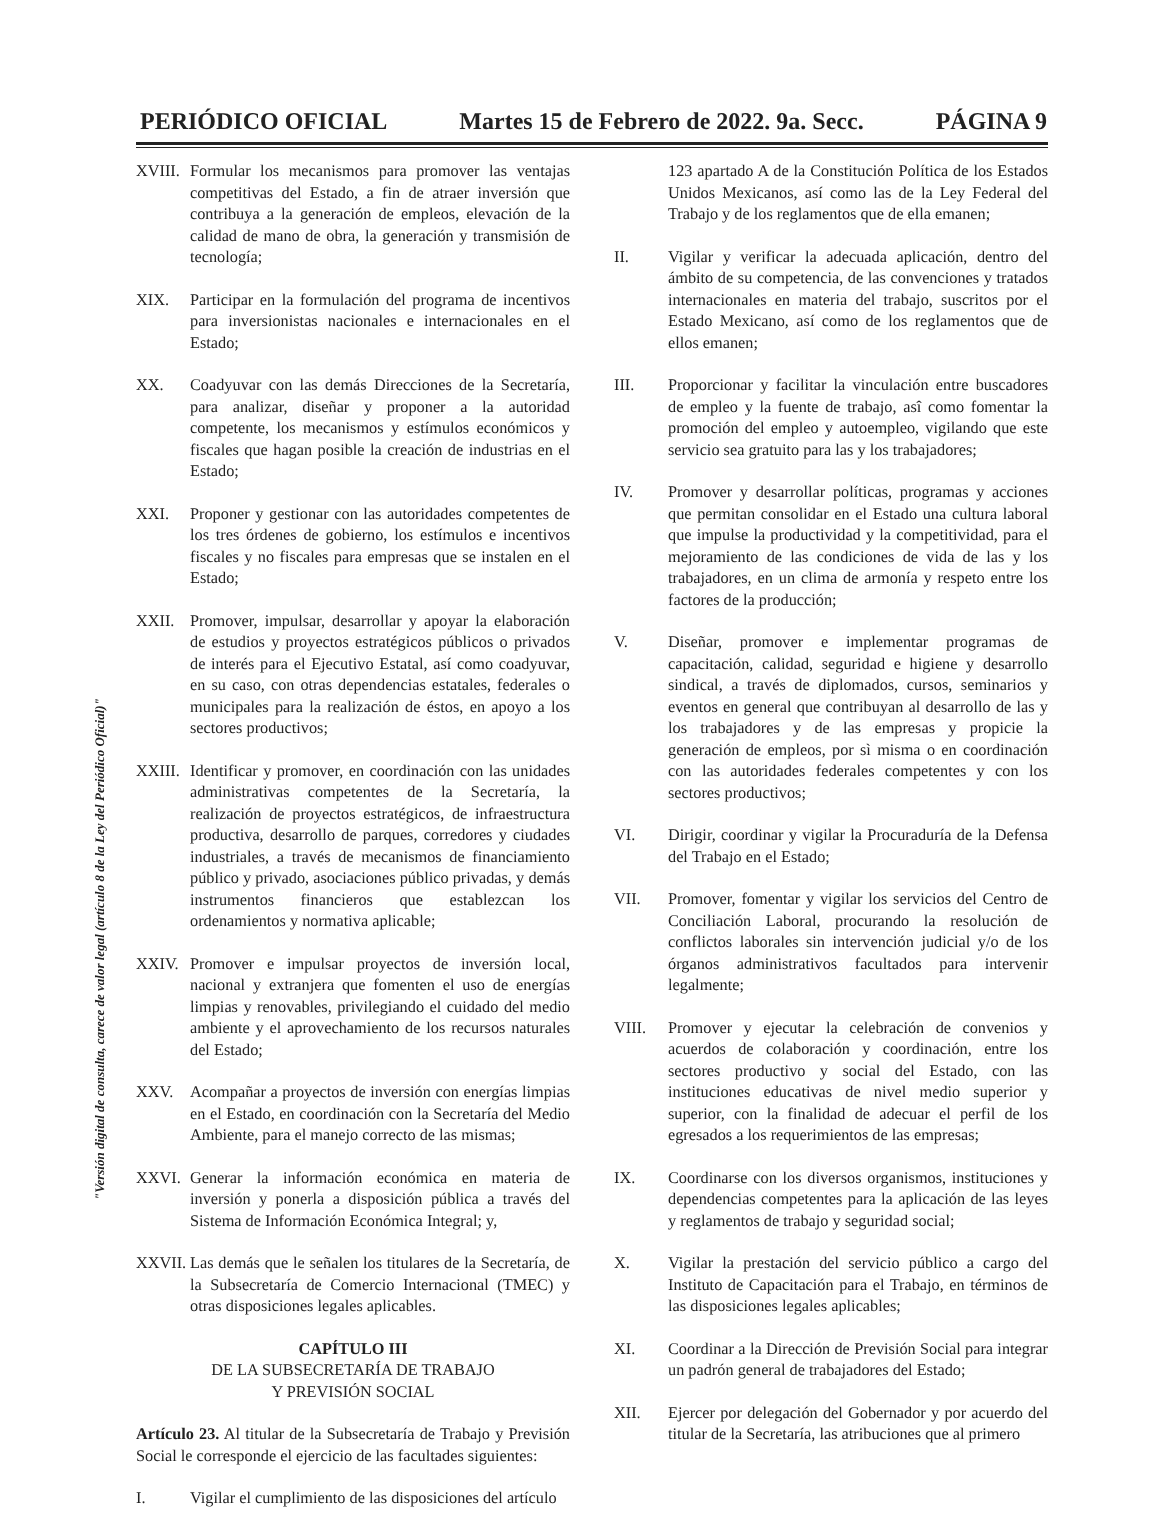PERIÓDICO OFICIAL Martes 15 de Febrero de 2022. 9a. Secc. PÁGINA 9
XVIII. Formular los mecanismos para promover las ventajas competitivas del Estado, a fin de atraer inversión que contribuya a la generación de empleos, elevación de la calidad de mano de obra, la generación y transmisión de tecnología;
XIX. Participar en la formulación del programa de incentivos para inversionistas nacionales e internacionales en el Estado;
XX. Coadyuvar con las demás Direcciones de la Secretaría, para analizar, diseñar y proponer a la autoridad competente, los mecanismos y estímulos económicos y fiscales que hagan posible la creación de industrias en el Estado;
XXI. Proponer y gestionar con las autoridades competentes de los tres órdenes de gobierno, los estímulos e incentivos fiscales y no fiscales para empresas que se instalen en el Estado;
XXII. Promover, impulsar, desarrollar y apoyar la elaboración de estudios y proyectos estratégicos públicos o privados de interés para el Ejecutivo Estatal, así como coadyuvar, en su caso, con otras dependencias estatales, federales o municipales para la realización de éstos, en apoyo a los sectores productivos;
XXIII. Identificar y promover, en coordinación con las unidades administrativas competentes de la Secretaría, la realización de proyectos estratégicos, de infraestructura productiva, desarrollo de parques, corredores y ciudades industriales, a través de mecanismos de financiamiento público y privado, asociaciones público privadas, y demás instrumentos financieros que establezcan los ordenamientos y normativa aplicable;
XXIV. Promover e impulsar proyectos de inversión local, nacional y extranjera que fomenten el uso de energías limpias y renovables, privilegiando el cuidado del medio ambiente y el aprovechamiento de los recursos naturales del Estado;
XXV. Acompañar a proyectos de inversión con energías limpias en el Estado, en coordinación con la Secretaría del Medio Ambiente, para el manejo correcto de las mismas;
XXVI. Generar la información económica en materia de inversión y ponerla a disposición pública a través del Sistema de Información Económica Integral; y,
XXVII. Las demás que le señalen los titulares de la Secretaría, de la Subsecretaría de Comercio Internacional (TMEC) y otras disposiciones legales aplicables.
CAPÍTULO III
DE LA SUBSECRETARÍA DE TRABAJO
Y PREVISIÓN SOCIAL
Artículo 23. Al titular de la Subsecretaría de Trabajo y Previsión Social le corresponde el ejercicio de las facultades siguientes:
I. Vigilar el cumplimiento de las disposiciones del artículo
123 apartado A de la Constitución Política de los Estados Unidos Mexicanos, así como las de la Ley Federal del Trabajo y de los reglamentos que de ella emanen;
II. Vigilar y verificar la adecuada aplicación, dentro del ámbito de su competencia, de las convenciones y tratados internacionales en materia del trabajo, suscritos por el Estado Mexicano, así como de los reglamentos que de ellos emanen;
III. Proporcionar y facilitar la vinculación entre buscadores de empleo y la fuente de trabajo, asî como fomentar la promoción del empleo y autoempleo, vigilando que este servicio sea gratuito para las y los trabajadores;
IV. Promover y desarrollar políticas, programas y acciones que permitan consolidar en el Estado una cultura laboral que impulse la productividad y la competitividad, para el mejoramiento de las condiciones de vida de las y los trabajadores, en un clima de armonía y respeto entre los factores de la producción;
V. Diseñar, promover e implementar programas de capacitación, calidad, seguridad e higiene y desarrollo sindical, a través de diplomados, cursos, seminarios y eventos en general que contribuyan al desarrollo de las y los trabajadores y de las empresas y propicie la generación de empleos, por sì misma o en coordinación con las autoridades federales competentes y con los sectores productivos;
VI. Dirigir, coordinar y vigilar la Procuraduría de la Defensa del Trabajo en el Estado;
VII. Promover, fomentar y vigilar los servicios del Centro de Conciliación Laboral, procurando la resolución de conflictos laborales sin intervención judicial y/o de los órganos administrativos facultados para intervenir legalmente;
VIII. Promover y ejecutar la celebración de convenios y acuerdos de colaboración y coordinación, entre los sectores productivo y social del Estado, con las instituciones educativas de nivel medio superior y superior, con la finalidad de adecuar el perfil de los egresados a los requerimientos de las empresas;
IX. Coordinarse con los diversos organismos, instituciones y dependencias competentes para la aplicación de las leyes y reglamentos de trabajo y seguridad social;
X. Vigilar la prestación del servicio público a cargo del Instituto de Capacitación para el Trabajo, en términos de las disposiciones legales aplicables;
XI. Coordinar a la Dirección de Previsión Social para integrar un padrón general de trabajadores del Estado;
XII. Ejercer por delegación del Gobernador y por acuerdo del titular de la Secretaría, las atribuciones que al primero
"Versión digital de consulta, carece de valor legal (artículo 8 de la Ley del Periódico Oficial)"